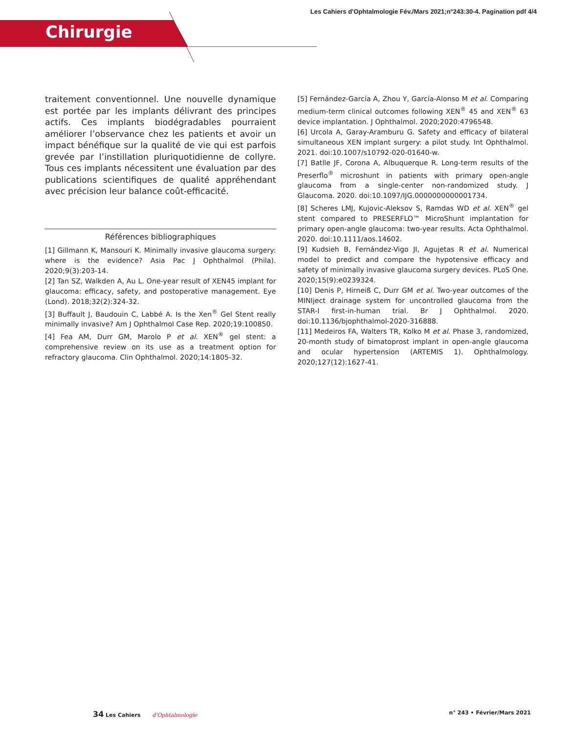Les Cahiers d'Ophtalmologie Fév./Mars 2021;n°243:30-4. Pagination pdf 4/4
Chirurgie
traitement conventionnel. Une nouvelle dynamique est portée par les implants délivrant des principes actifs. Ces implants biodégradables pourraient améliorer l’observance chez les patients et avoir un impact bénéfique sur la qualité de vie qui est parfois grevée par l’instillation pluriquotidienne de collyre. Tous ces implants nécessitent une évaluation par des publications scientifiques de qualité appréhendant avec précision leur balance coût-efficacité.
Références bibliographiques
[1] Gillmann K, Mansouri K. Minimally invasive glaucoma surgery: where is the evidence? Asia Pac J Ophthalmol (Phila). 2020;9(3):203-14.
[2] Tan SZ, Walkden A, Au L. One-year result of XEN45 implant for glaucoma: efficacy, safety, and postoperative management. Eye (Lond). 2018;32(2):324-32.
[3] Buffault J, Baudouin C, Labbé A. Is the Xen<sup>®</sup> Gel Stent really minimally invasive? Am J Ophthalmol Case Rep. 2020;19:100850.
[4] Fea AM, Durr GM, Marolo P et al. XEN<sup>®</sup> gel stent: a comprehensive review on its use as a treatment option for refractory glaucoma. Clin Ophthalmol. 2020;14:1805-32.
[5] Fernández-García A, Zhou Y, García-Alonso M et al. Comparing medium-term clinical outcomes following XEN<sup>®</sup> 45 and XEN<sup>®</sup> 63 device implantation. J Ophthalmol. 2020;2020:4796548.
[6] Urcola A, Garay-Aramburu G. Safety and efficacy of bilateral simultaneous XEN implant surgery: a pilot study. Int Ophthalmol. 2021. doi:10.1007/s10792-020-01640-w.
[7] Batlle JF, Corona A, Albuquerque R. Long-term results of the Preserflo<sup>®</sup> microshunt in patients with primary open-angle glaucoma from a single-center non-randomized study. J Glaucoma. 2020. doi:10.1097/IJG.0000000000001734.
[8] Scheres LMJ, Kujovic-Aleksov S, Ramdas WD et al. XEN<sup>®</sup> gel stent compared to PRESERFLO™ MicroShunt implantation for primary open-angle glaucoma: two-year results. Acta Ophthalmol. 2020. doi:10.1111/aos.14602.
[9] Kudsieh B, Fernández-Vigo JI, Agujetas R et al. Numerical model to predict and compare the hypotensive efficacy and safety of minimally invasive glaucoma surgery devices. PLoS One. 2020;15(9):e0239324.
[10] Denis P, Hirneiß C, Durr GM et al. Two-year outcomes of the MINIject drainage system for uncontrolled glaucoma from the STAR-I first-in-human trial. Br J Ophthalmol. 2020. doi:10.1136/bjophthalmol-2020-316888.
[11] Medeiros FA, Walters TR, Kolko M et al. Phase 3, randomized, 20-month study of bimatoprost implant in open-angle glaucoma and ocular hypertension (ARTEMIS 1). Ophthalmology. 2020;127(12):1627-41.
34 Les Cahiers d'Ophtalmologie n° 243 • Février/Mars 2021